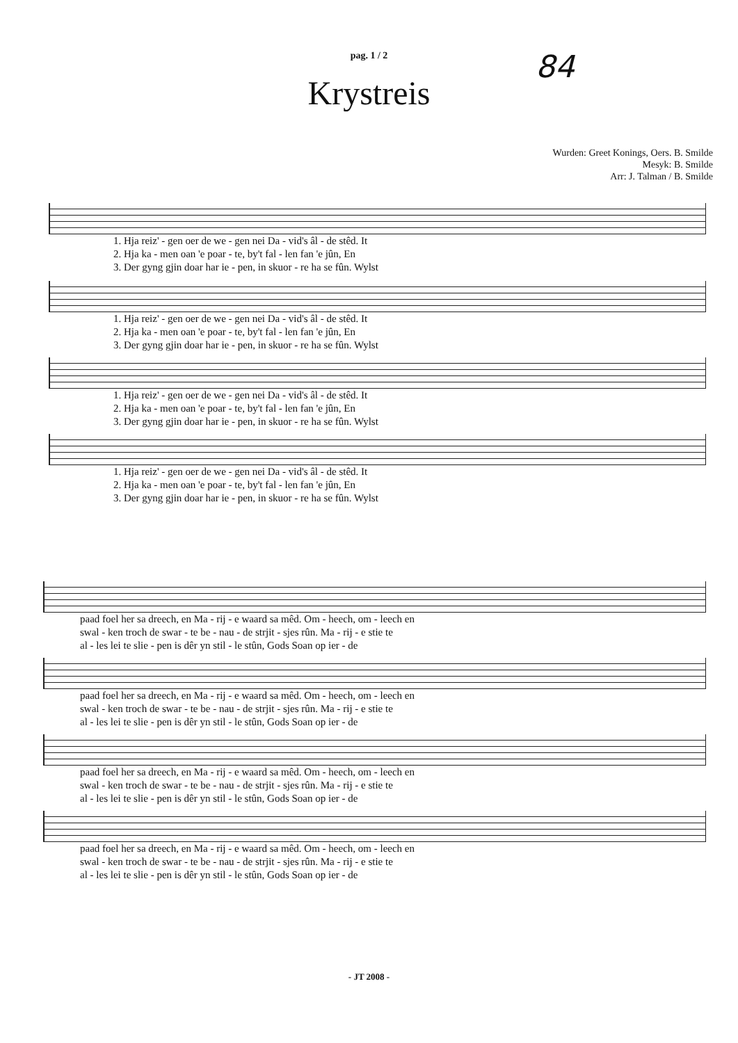pag. 1 / 2
84
Krystreis
Wurden: Greet Konings, Oers. B. Smilde
Mesyk: B. Smilde
Arr: J. Talman / B. Smilde
| 1. Hja reiz' - gen oer de we - gen nei Da - vid's âl - de stêd. It |
| 2. Hja ka - men oan 'e poar - te, by't fal - len fan 'e jûn, En |
| 3. Der gyng gjin doar har ie - pen, in skuor - re ha se fûn. Wylst |
| 1. Hja reiz' - gen oer de we - gen nei Da - vid's âl - de stêd. It |
| 2. Hja ka - men oan 'e poar - te, by't fal - len fan 'e jûn, En |
| 3. Der gyng gjin doar har ie - pen, in skuor - re ha se fûn. Wylst |
| 1. Hja reiz' - gen oer de we - gen nei Da - vid's âl - de stêd. It |
| 2. Hja ka - men oan 'e poar - te, by't fal - len fan 'e jûn, En |
| 3. Der gyng gjin doar har ie - pen, in skuor - re ha se fûn. Wylst |
| 1. Hja reiz' - gen oer de we - gen nei Da - vid's âl - de stêd. It |
| 2. Hja ka - men oan 'e poar - te, by't fal - len fan 'e jûn, En |
| 3. Der gyng gjin doar har ie - pen, in skuor - re ha se fûn. Wylst |
| paad foel her sa dreech, en Ma - rij - e waard sa mêd. Om - heech, om - leech en |
| swal - ken troch de swar - te be - nau - de strjit - sjes rûn. Ma - rij - e stie te |
| al - les lei te slie - pen is dêr yn stil - le stûn, Gods Soan op ier - de |
| paad foel her sa dreech, en Ma - rij - e waard sa mêd. Om - heech, om - leech en |
| swal - ken troch de swar - te be - nau - de strjit - sjes rûn. Ma - rij - e stie te |
| al - les lei te slie - pen is dêr yn stil - le stûn, Gods Soan op ier - de |
| paad foel her sa dreech, en Ma - rij - e waard sa mêd. Om - heech, om - leech en |
| swal - ken troch de swar - te be - nau - de strjit - sjes rûn. Ma - rij - e stie te |
| al - les lei te slie - pen is dêr yn stil - le stûn, Gods Soan op ier - de |
| paad foel her sa dreech, en Ma - rij - e waard sa mêd. Om - heech, om - leech en |
| swal - ken troch de swar - te be - nau - de strjit - sjes rûn. Ma - rij - e stie te |
| al - les lei te slie - pen is dêr yn stil - le stûn, Gods Soan op ier - de |
- JT 2008 -